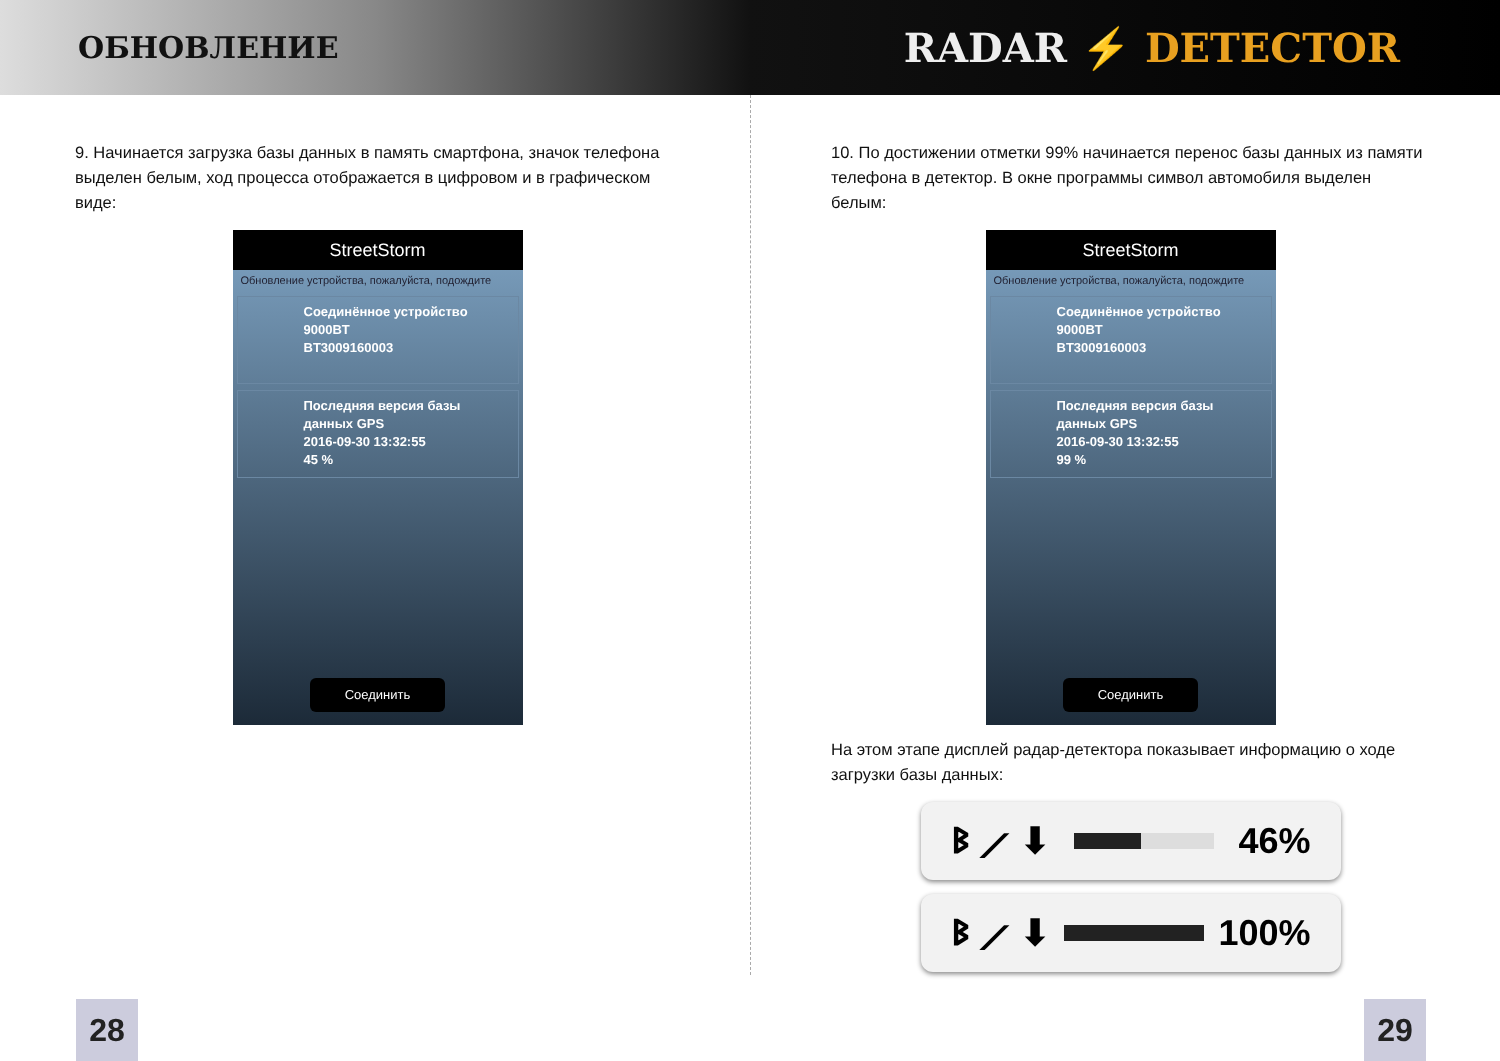ОБНОВЛЕНИЕ
RADAR ⚡ DETECTOR
9. Начинается загрузка базы данных в память смартфона, значок телефона выделен белым, ход процесса отображается в цифровом и в графическом виде:
StreetStorm
Обновление устройства, пожалуйста, подождите
Соединённое устройство
9000BT
BT3009160003
Последняя версия базы данных GPS
2016-09-30 13:32:55
45 %
Соединить
10. По достижении отметки 99% начинается перенос базы данных из памяти телефона в детектор. В окне программы символ автомобиля выделен белым:
StreetStorm
Обновление устройства, пожалуйста, подождите
Соединённое устройство
9000BT
BT3009160003
Последняя версия базы данных GPS
2016-09-30 13:32:55
99 %
Соединить
На этом этапе дисплей радар-детектора показывает информацию о ходе загрузки базы данных:
ᛒ ⟋ ⬇ 46%
ᛒ ⟋ ⬇ 100%
28 29